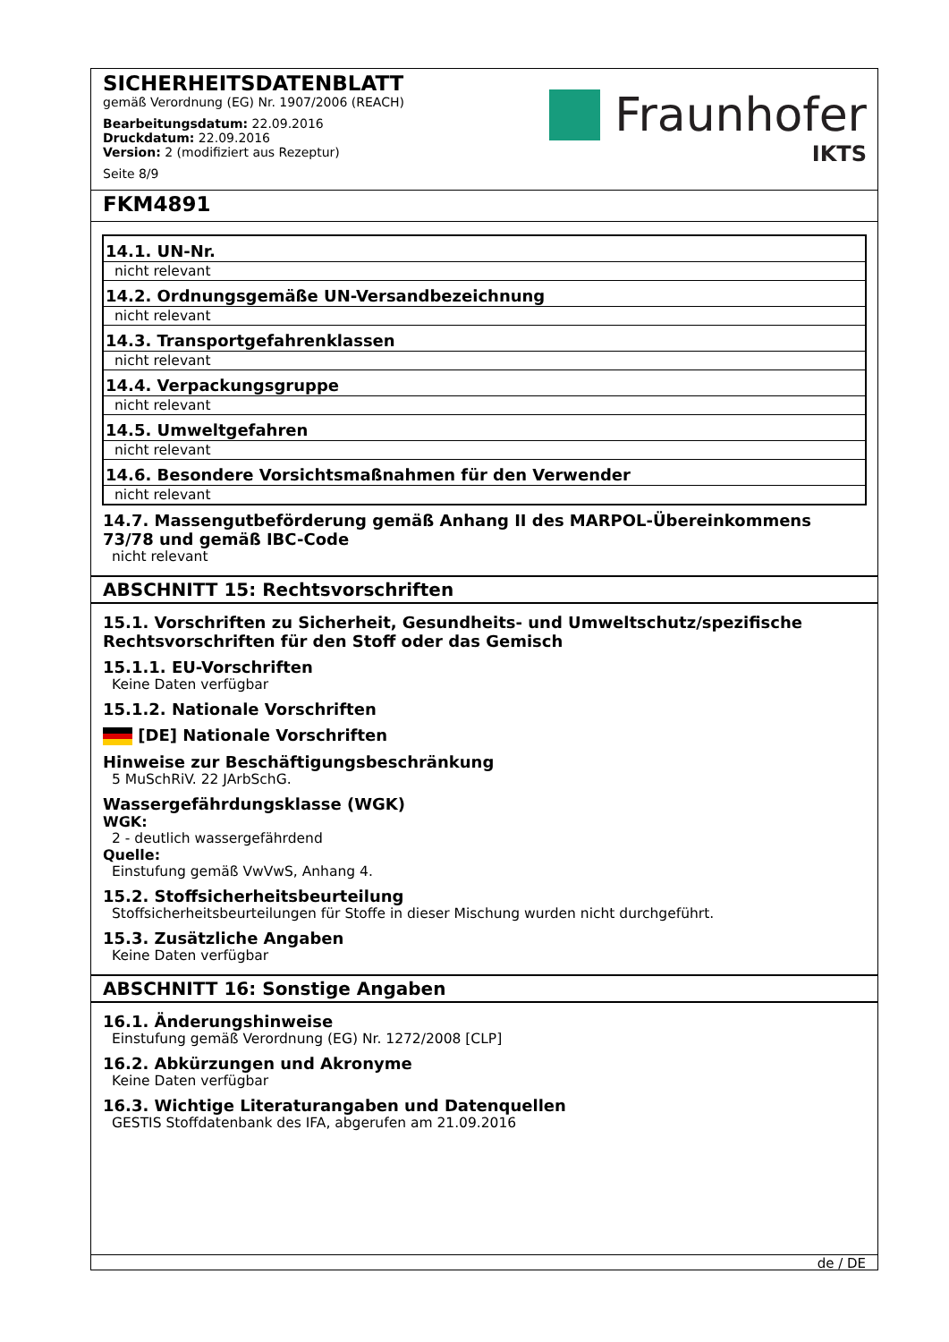SICHERHEITSDATENBLATT
gemäß Verordnung (EG) Nr. 1907/2006 (REACH)
Bearbeitungsdatum: 22.09.2016
Druckdatum: 22.09.2016
Version: 2 (modifiziert aus Rezeptur)
Seite 8/9
Fraunhofer
IKTS
FKM4891
| 14.1. UN-Nr. |
| nicht relevant |
| 14.2. Ordnungsgemäße UN-Versandbezeichnung |
| nicht relevant |
| 14.3. Transportgefahrenklassen |
| nicht relevant |
| 14.4. Verpackungsgruppe |
| nicht relevant |
| 14.5. Umweltgefahren |
| nicht relevant |
| 14.6. Besondere Vorsichtsmaßnahmen für den Verwender |
| nicht relevant |
14.7. Massengutbeförderung gemäß Anhang II des MARPOL-Übereinkommens 73/78 und gemäß IBC-Code
nicht relevant
ABSCHNITT 15: Rechtsvorschriften
15.1. Vorschriften zu Sicherheit, Gesundheits- und Umweltschutz/spezifische Rechtsvorschriften für den Stoff oder das Gemisch
15.1.1. EU-Vorschriften
Keine Daten verfügbar
15.1.2. Nationale Vorschriften
[DE] Nationale Vorschriften
Hinweise zur Beschäftigungsbeschränkung
5 MuSchRiV. 22 JArbSchG.
Wassergefährdungsklasse (WGK)
WGK:
2 - deutlich wassergefährdend
Quelle:
Einstufung gemäß VwVwS, Anhang 4.
15.2. Stoffsicherheitsbeurteilung
Stoffsicherheitsbeurteilungen für Stoffe in dieser Mischung wurden nicht durchgeführt.
15.3. Zusätzliche Angaben
Keine Daten verfügbar
ABSCHNITT 16: Sonstige Angaben
16.1. Änderungshinweise
Einstufung gemäß Verordnung (EG) Nr. 1272/2008 [CLP]
16.2. Abkürzungen und Akronyme
Keine Daten verfügbar
16.3. Wichtige Literaturangaben und Datenquellen
GESTIS Stoffdatenbank des IFA, abgerufen am 21.09.2016
de / DE